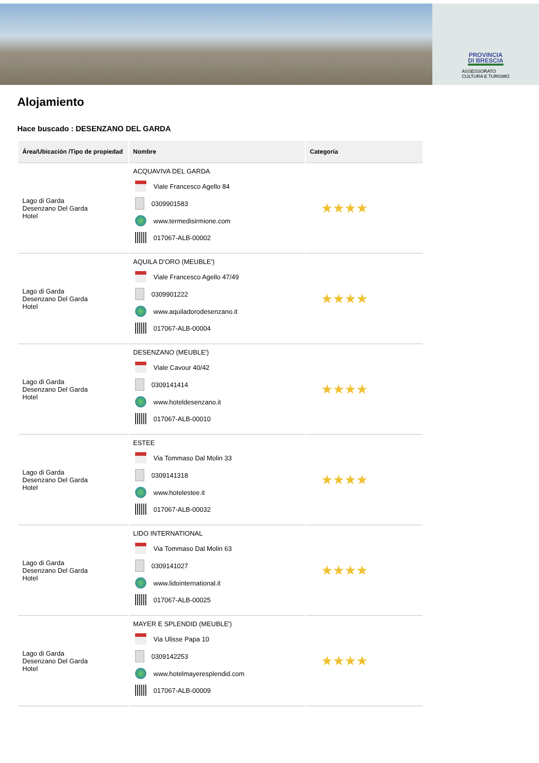PROVINCIA
DI BRESCIA
ASSESSORATO
CULTURA E TURISMO
Alojamiento
Hace buscado : DESENZANO DEL GARDA
| Área/Ubicación /Tipo de propiedad | Nombre | Categoría |
| --- | --- | --- |
| Lago di Garda Desenzano Del Garda Hotel | ACQUAVIVA DEL GARDA Viale Francesco Agello 84 0309901583 www.termedisirmione.com 017067-ALB-00002 | ★★★★ |
| Lago di Garda Desenzano Del Garda Hotel | AQUILA D'ORO (MEUBLE') Viale Francesco Agello 47/49 0309901222 www.aquiladorodesenzano.it 017067-ALB-00004 | ★★★★ |
| Lago di Garda Desenzano Del Garda Hotel | DESENZANO (MEUBLE') Viale Cavour 40/42 0309141414 www.hoteldesenzano.it 017067-ALB-00010 | ★★★★ |
| Lago di Garda Desenzano Del Garda Hotel | ESTEE Via Tommaso Dal Molin 33 0309141318 www.hotelestee.it 017067-ALB-00032 | ★★★★ |
| Lago di Garda Desenzano Del Garda Hotel | LIDO INTERNATIONAL Via Tommaso Dal Molin 63 0309141027 www.lidointernational.it 017067-ALB-00025 | ★★★★ |
| Lago di Garda Desenzano Del Garda Hotel | MAYER E SPLENDID (MEUBLE') Via Ulisse Papa 10 0309142253 www.hotelmayeresplendid.com 017067-ALB-00009 | ★★★★ |